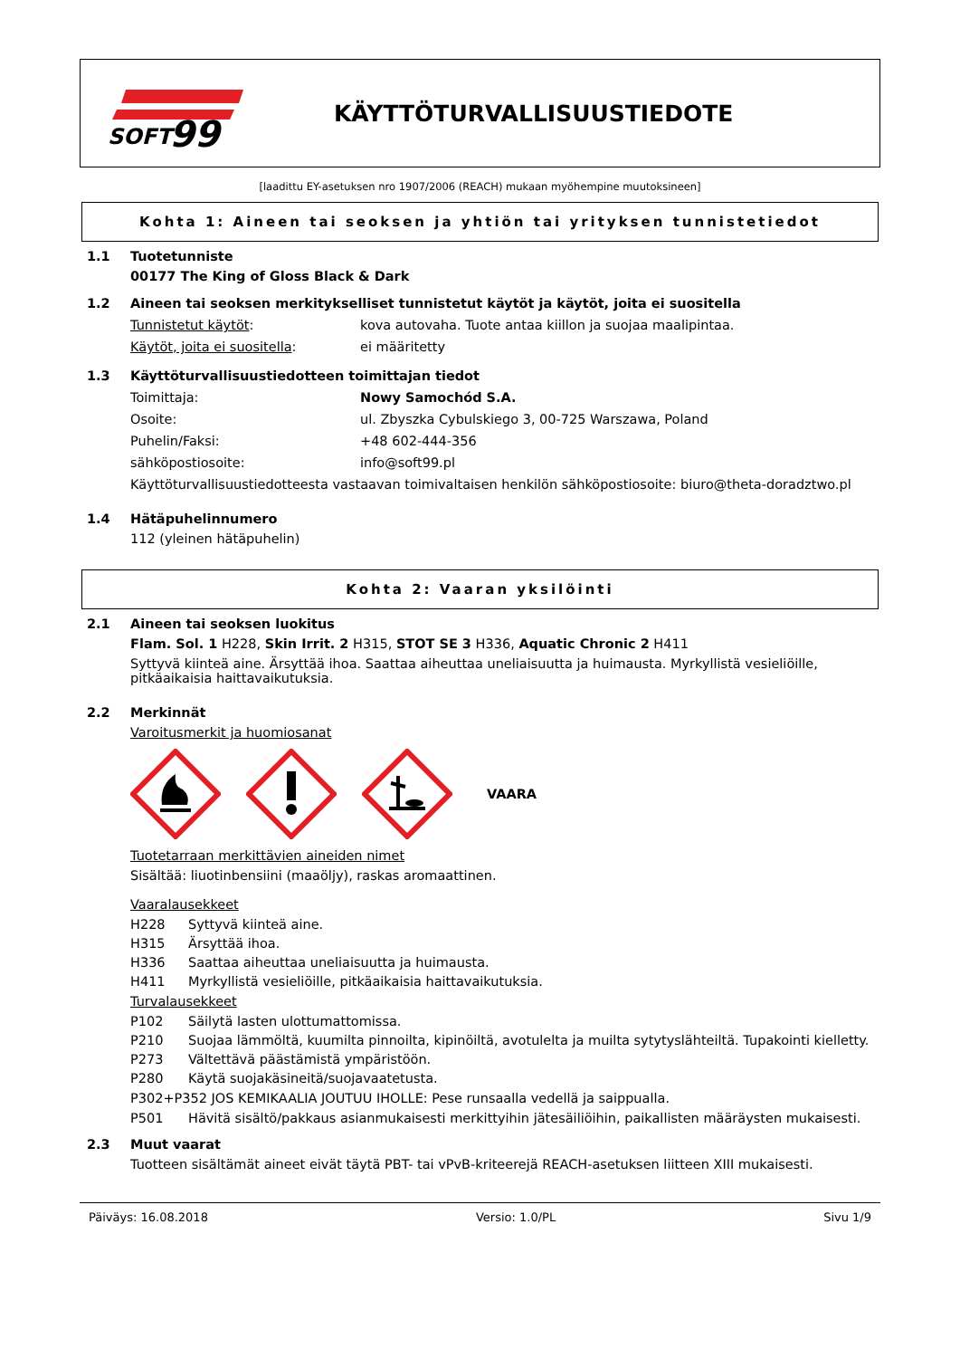SOFT
99
KÄYTTÖTURVALLISUUSTIEDOTE
[laadittu EY-asetuksen nro 1907/2006 (REACH) mukaan myöhempine muutoksineen]
Kohta 1: Aineen tai seoksen ja yhtiön tai yrityksen tunnistetiedot
1.1 Tuotetunniste
00177 The King of Gloss Black & Dark
1.2 Aineen tai seoksen merkitykselliset tunnistetut käytöt ja käytöt, joita ei suositella
Tunnistetut käytöt: kova autovaha. Tuote antaa kiillon ja suojaa maalipintaa.
Käytöt, joita ei suositella: ei määritetty
1.3 Käyttöturvallisuustiedotteen toimittajan tiedot
Toimittaja: Nowy Samochód S.A.
Osoite: ul. Zbyszka Cybulskiego 3, 00-725 Warszawa, Poland
Puhelin/Faksi: +48 602-444-356
sähköpostiosoite: info@soft99.pl
Käyttöturvallisuustiedotteesta vastaavan toimivaltaisen henkilön sähköpostiosoite: biuro@theta-doradztwo.pl
1.4 Hätäpuhelinnumero
112 (yleinen hätäpuhelin)
Kohta 2: Vaaran yksilöinti
2.1 Aineen tai seoksen luokitus
Flam. Sol. 1 H228, Skin Irrit. 2 H315, STOT SE 3 H336, Aquatic Chronic 2 H411
Syttyvä kiinteä aine. Ärsyttää ihoa. Saattaa aiheuttaa uneliaisuutta ja huimausta. Myrkyllistä vesieliöille, pitkäaikaisia haittavaikutuksia.
2.2 Merkinnät
Varoitusmerkit ja huomiosanat
VAARA
Tuotetarraan merkittävien aineiden nimet
Sisältää: liuotinbensiini (maaöljy), raskas aromaattinen.
Vaaralausekkeet
H228 Syttyvä kiinteä aine.
H315 Ärsyttää ihoa.
H336 Saattaa aiheuttaa uneliaisuutta ja huimausta.
H411 Myrkyllistä vesieliöille, pitkäaikaisia haittavaikutuksia.
Turvalausekkeet
P102 Säilytä lasten ulottumattomissa.
P210 Suojaa lämmöltä, kuumilta pinnoilta, kipinöiltä, avotulelta ja muilta sytytyslähteiltä. Tupakointi kielletty.
P273 Vältettävä päästämistä ympäristöön.
P280 Käytä suojakäsineitä/suojavaatetusta.
P302+P352 JOS KEMIKAALIA JOUTUU IHOLLE: Pese runsaalla vedellä ja saippualla.
P501 Hävitä sisältö/pakkaus asianmukaisesti merkittyihin jätesäiliöihin, paikallisten määräysten mukaisesti.
2.3 Muut vaarat
Tuotteen sisältämät aineet eivät täytä PBT- tai vPvB-kriteerejä REACH-asetuksen liitteen XIII mukaisesti.
Päiväys: 16.08.2018 Versio: 1.0/PL Sivu 1/9